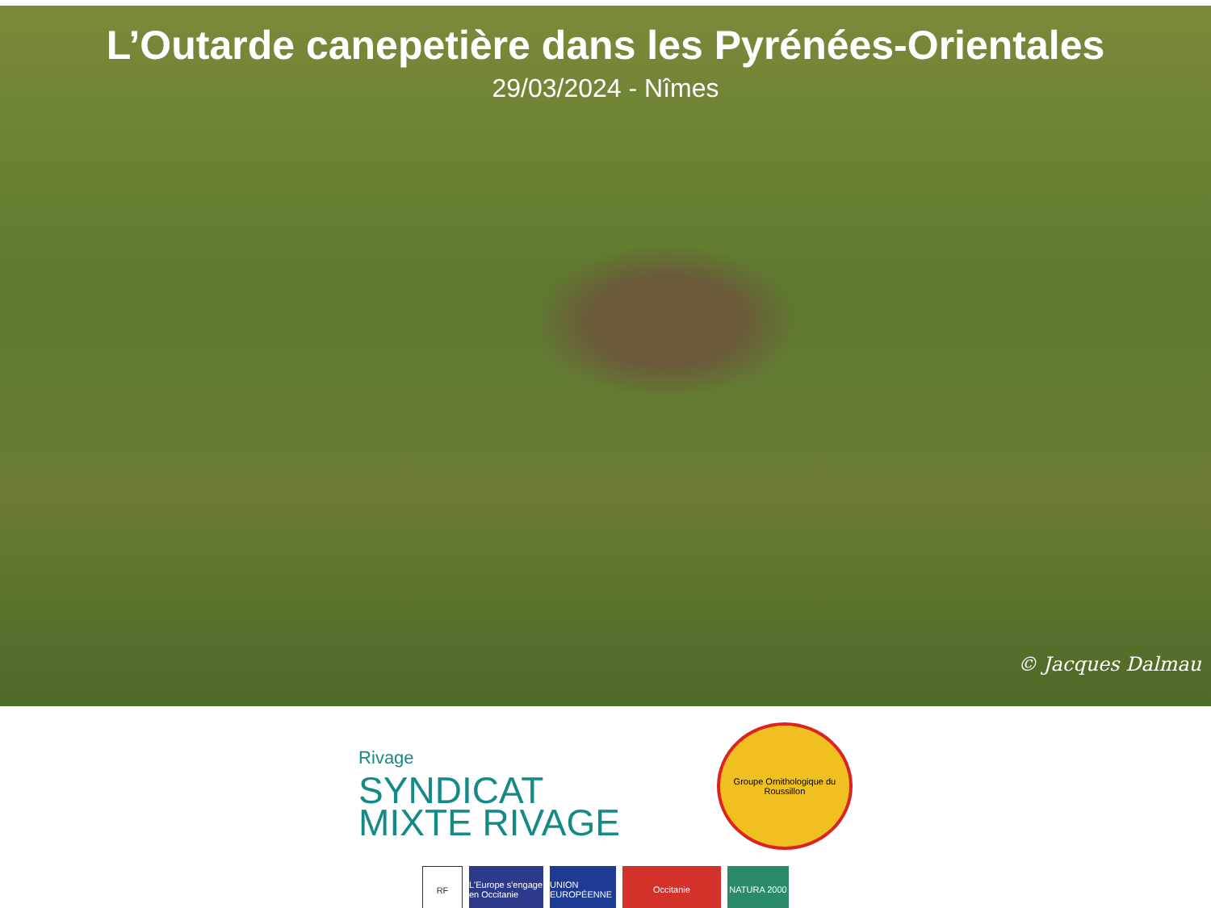L’Outarde canepetière dans les Pyrénées-Orientales
29/03/2024 - Nîmes
© Jacques Dalmau
Rivage
SYNDICAT
MIXTE RIVAGE
Groupe Ornithologique du Roussillon
RF L'Europe s'engage en Occitanie
UNION EUROPÉENNE
Occitanie NATURA 2000